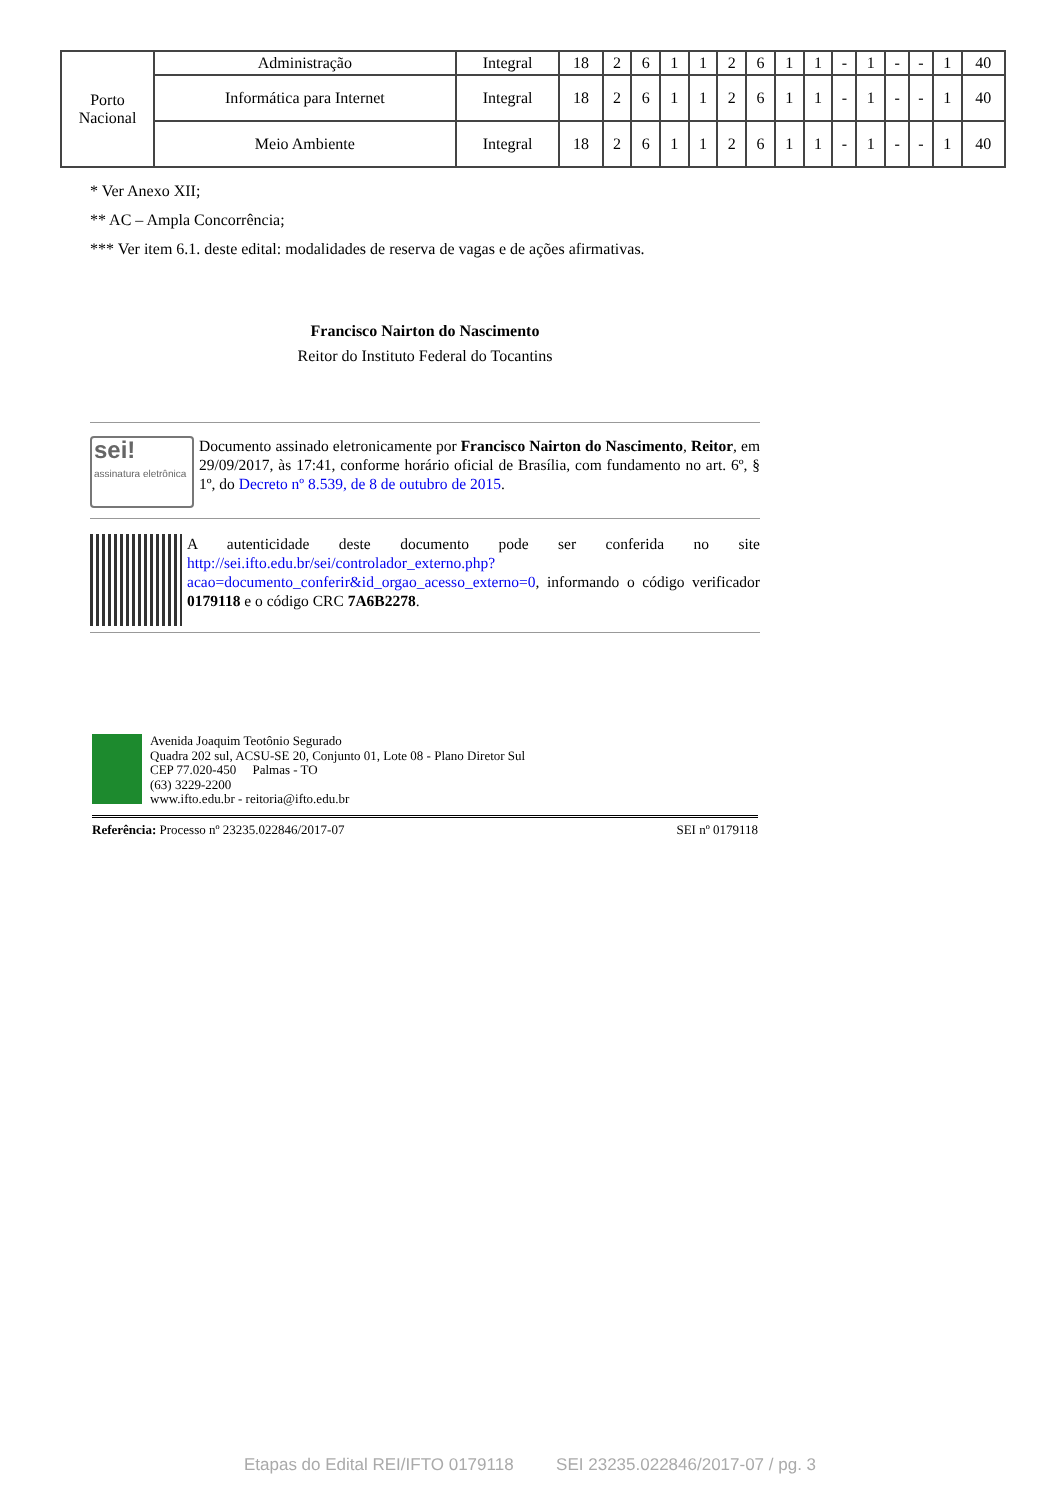| Porto Nacional | Administração | Integral | 18 | 2 | 6 | 1 | 1 | 2 | 6 | 1 | 1 | - | 1 | - | - | 1 | 40 |
| | Informática para Internet | Integral | 18 | 2 | 6 | 1 | 1 | 2 | 6 | 1 | 1 | - | 1 | - | - | 1 | 40 |
| | Meio Ambiente | Integral | 18 | 2 | 6 | 1 | 1 | 2 | 6 | 1 | 1 | - | 1 | - | - | 1 | 40 |
* Ver Anexo XII;
** AC – Ampla Concorrência;
*** Ver item 6.1. deste edital: modalidades de reserva de vagas e de ações afirmativas.
Francisco Nairton do Nascimento
Reitor do Instituto Federal do Tocantins
sei!
assinatura eletrônica
Documento assinado eletronicamente por Francisco Nairton do Nascimento, Reitor, em 29/09/2017, às 17:41, conforme horário oficial de Brasília, com fundamento no art. 6º, § 1º, do Decreto nº 8.539, de 8 de outubro de 2015.
A autenticidade deste documento pode ser conferida no site http://sei.ifto.edu.br/sei/controlador_externo.php?acao=documento_conferir&id_orgao_acesso_externo=0, informando o código verificador 0179118 e o código CRC 7A6B2278.
Avenida Joaquim Teotônio Segurado
Quadra 202 sul, ACSU-SE 20, Conjunto 01, Lote 08 - Plano Diretor Sul
CEP 77.020-450 Palmas - TO
(63) 3229-2200
www.ifto.edu.br - reitoria@ifto.edu.br
Referência: Processo nº 23235.022846/2017-07 SEI nº 0179118
Etapas do Edital REI/IFTO 0179118 SEI 23235.022846/2017-07 / pg. 3